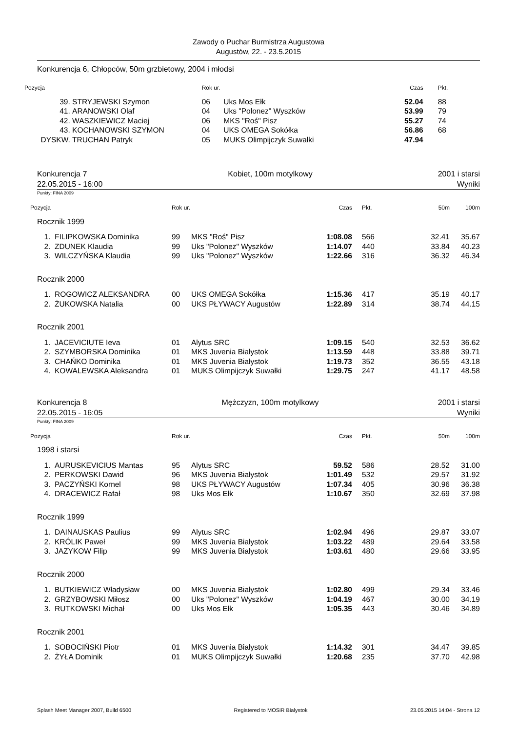Zawody o Puchar Burmistrza Augustowa
Augustów, 22. - 23.5.2015
Konkurencja 6, Chłopców, 50m grzbietowy, 2004 i młodsi
| Pozycja | | Rok ur. | | Czas | Pkt. |
| --- | --- | --- | --- | --- | --- |
| 39. | STRYJEWSKI Szymon | 06 | Uks Mos Ełk | 52.04 | 88 |
| 41. | ARANOWSKI Olaf | 04 | Uks "Polonez" Wyszków | 53.99 | 79 |
| 42. | WASZKIEWICZ Maciej | 06 | MKS "Roś" Pisz | 55.27 | 74 |
| 43. | KOCHANOWSKI SZYMON | 04 | UKS OMEGA Sokółka | 56.86 | 68 |
| DYSKW. | TRUCHAN Patryk | 05 | MUKS Olimpijczyk Suwałki | 47.94 | |
Konkurencja 7
22.05.2015 - 16:00 Kobiet, 100m motylkowy 2001 i starsi
Wyniki
Punkty: FINA 2009
| Pozycja | | Rok ur. | | Czas | Pkt. | 50m | 100m |
| --- | --- | --- | --- | --- | --- | --- | --- |
| Rocznik 1999 | | | | | | | |
| 1. | FILIPKOWSKA Dominika | 99 | MKS "Roś" Pisz | 1:08.08 | 566 | 32.41 | 35.67 |
| 2. | ZDUNEK Klaudia | 99 | Uks "Polonez" Wyszków | 1:14.07 | 440 | 33.84 | 40.23 |
| 3. | WILCZYŃSKA Klaudia | 99 | Uks "Polonez" Wyszków | 1:22.66 | 316 | 36.32 | 46.34 |
| Rocznik 2000 | | | | | | | |
| 1. | ROGOWICZ ALEKSANDRA | 00 | UKS OMEGA Sokółka | 1:15.36 | 417 | 35.19 | 40.17 |
| 2. | ŻUKOWSKA Natalia | 00 | UKS PŁYWACY Augustów | 1:22.89 | 314 | 38.74 | 44.15 |
| Rocznik 2001 | | | | | | | |
| 1. | JACEVICIUTE Ieva | 01 | Alytus SRC | 1:09.15 | 540 | 32.53 | 36.62 |
| 2. | SZYMBORSKA Dominika | 01 | MKS Juvenia Białystok | 1:13.59 | 448 | 33.88 | 39.71 |
| 3. | CHAŃKO Dominika | 01 | MKS Juvenia Białystok | 1:19.73 | 352 | 36.55 | 43.18 |
| 4. | KOWALEWSKA Aleksandra | 01 | MUKS Olimpijczyk Suwałki | 1:29.75 | 247 | 41.17 | 48.58 |
Konkurencja 8
22.05.2015 - 16:05 Mężczyzn, 100m motylkowy 2001 i starsi
Wyniki
Punkty: FINA 2009
| Pozycja | | Rok ur. | | Czas | Pkt. | 50m | 100m |
| --- | --- | --- | --- | --- | --- | --- | --- |
| 1998 i starsi | | | | | | | |
| 1. | AURUSKEVICIUS Mantas | 95 | Alytus SRC | 59.52 | 586 | 28.52 | 31.00 |
| 2. | PERKOWSKI Dawid | 96 | MKS Juvenia Białystok | 1:01.49 | 532 | 29.57 | 31.92 |
| 3. | PACZYŃSKI Kornel | 98 | UKS PŁYWACY Augustów | 1:07.34 | 405 | 30.96 | 36.38 |
| 4. | DRACEWICZ Rafał | 98 | Uks Mos Ełk | 1:10.67 | 350 | 32.69 | 37.98 |
| Rocznik 1999 | | | | | | | |
| 1. | DAINAUSKAS Paulius | 99 | Alytus SRC | 1:02.94 | 496 | 29.87 | 33.07 |
| 2. | KRÓLIK Paweł | 99 | MKS Juvenia Białystok | 1:03.22 | 489 | 29.64 | 33.58 |
| 3. | JAZYKOW Filip | 99 | MKS Juvenia Białystok | 1:03.61 | 480 | 29.66 | 33.95 |
| Rocznik 2000 | | | | | | | |
| 1. | BUTKIEWICZ Władysław | 00 | MKS Juvenia Białystok | 1:02.80 | 499 | 29.34 | 33.46 |
| 2. | GRZYBOWSKI Miłosz | 00 | Uks "Polonez" Wyszków | 1:04.19 | 467 | 30.00 | 34.19 |
| 3. | RUTKOWSKI Michał | 00 | Uks Mos Ełk | 1:05.35 | 443 | 30.46 | 34.89 |
| Rocznik 2001 | | | | | | | |
| 1. | SOBOCIŃSKI Piotr | 01 | MKS Juvenia Białystok | 1:14.32 | 301 | 34.47 | 39.85 |
| 2. | ŻYŁA Dominik | 01 | MUKS Olimpijczyk Suwałki | 1:20.68 | 235 | 37.70 | 42.98 |
Splash Meet Manager 2007, Build 6500 Registered to MOSiR Bialystok 23.05.2015 14:04 - Strona 12